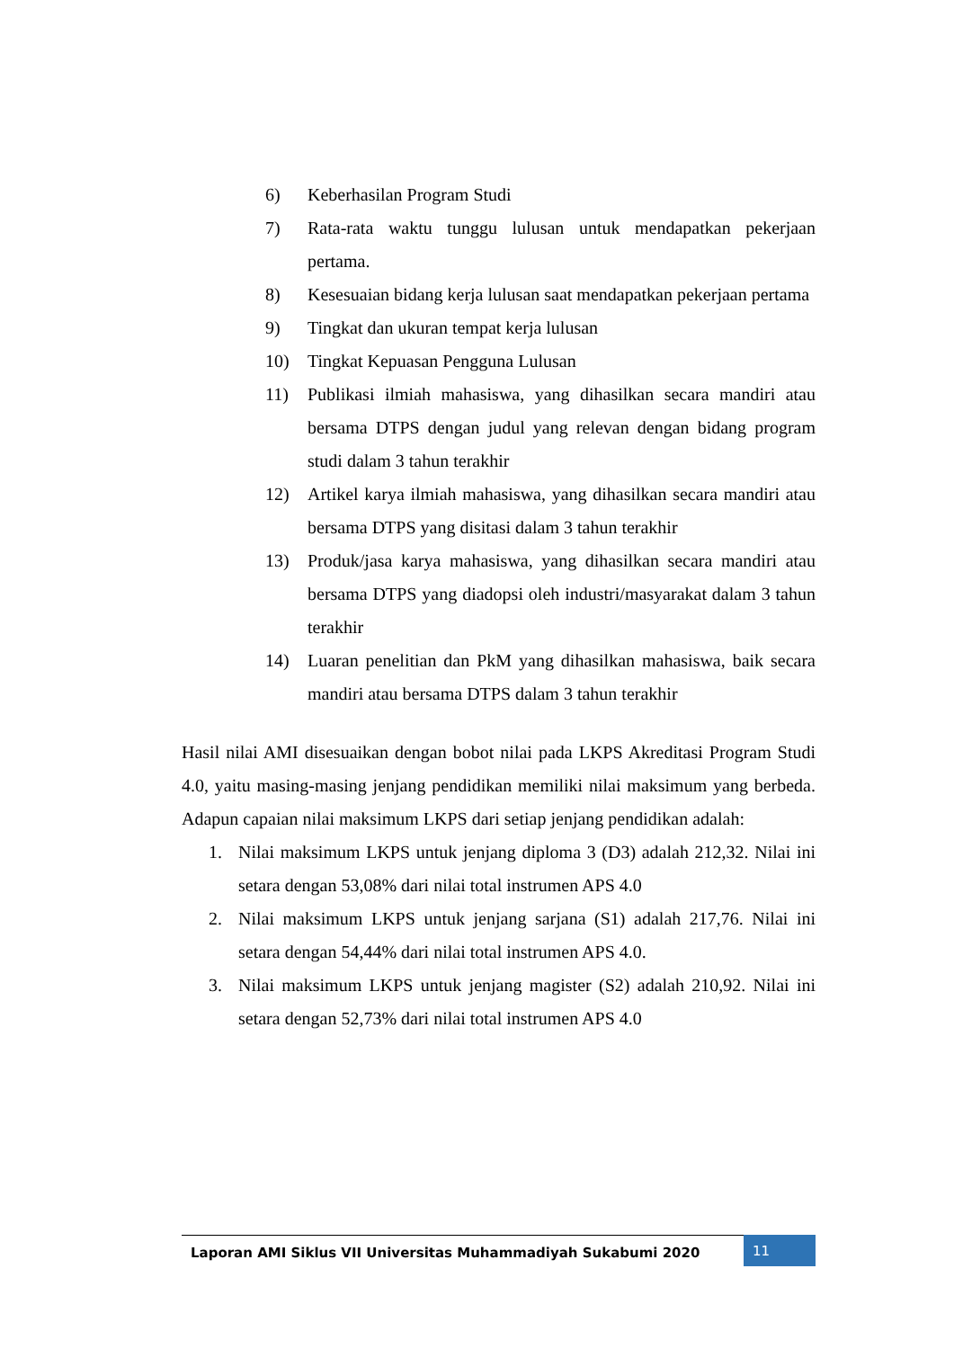6) Keberhasilan Program Studi
7) Rata-rata waktu tunggu lulusan untuk mendapatkan pekerjaan pertama.
8) Kesesuaian bidang kerja lulusan saat mendapatkan pekerjaan pertama
9) Tingkat dan ukuran tempat kerja lulusan
10) Tingkat Kepuasan Pengguna Lulusan
11) Publikasi ilmiah mahasiswa, yang dihasilkan secara mandiri atau bersama DTPS dengan judul yang relevan dengan bidang program studi dalam 3 tahun terakhir
12) Artikel karya ilmiah mahasiswa, yang dihasilkan secara mandiri atau bersama DTPS yang disitasi dalam 3 tahun terakhir
13) Produk/jasa karya mahasiswa, yang dihasilkan secara mandiri atau bersama DTPS yang diadopsi oleh industri/masyarakat dalam 3 tahun terakhir
14) Luaran penelitian dan PkM yang dihasilkan mahasiswa, baik secara mandiri atau bersama DTPS dalam 3 tahun terakhir
Hasil nilai AMI disesuaikan dengan bobot nilai pada LKPS Akreditasi Program Studi 4.0, yaitu masing-masing jenjang pendidikan memiliki nilai maksimum yang berbeda. Adapun capaian nilai maksimum LKPS dari setiap jenjang pendidikan adalah:
1. Nilai maksimum LKPS untuk jenjang diploma 3 (D3) adalah 212,32. Nilai ini setara dengan 53,08% dari nilai total instrumen APS 4.0
2. Nilai maksimum LKPS untuk jenjang sarjana (S1) adalah 217,76. Nilai ini setara dengan 54,44% dari nilai total instrumen APS 4.0.
3. Nilai maksimum LKPS untuk jenjang magister (S2) adalah 210,92. Nilai ini setara dengan 52,73% dari nilai total instrumen APS 4.0
Laporan AMI Siklus VII Universitas Muhammadiyah Sukabumi 2020
11